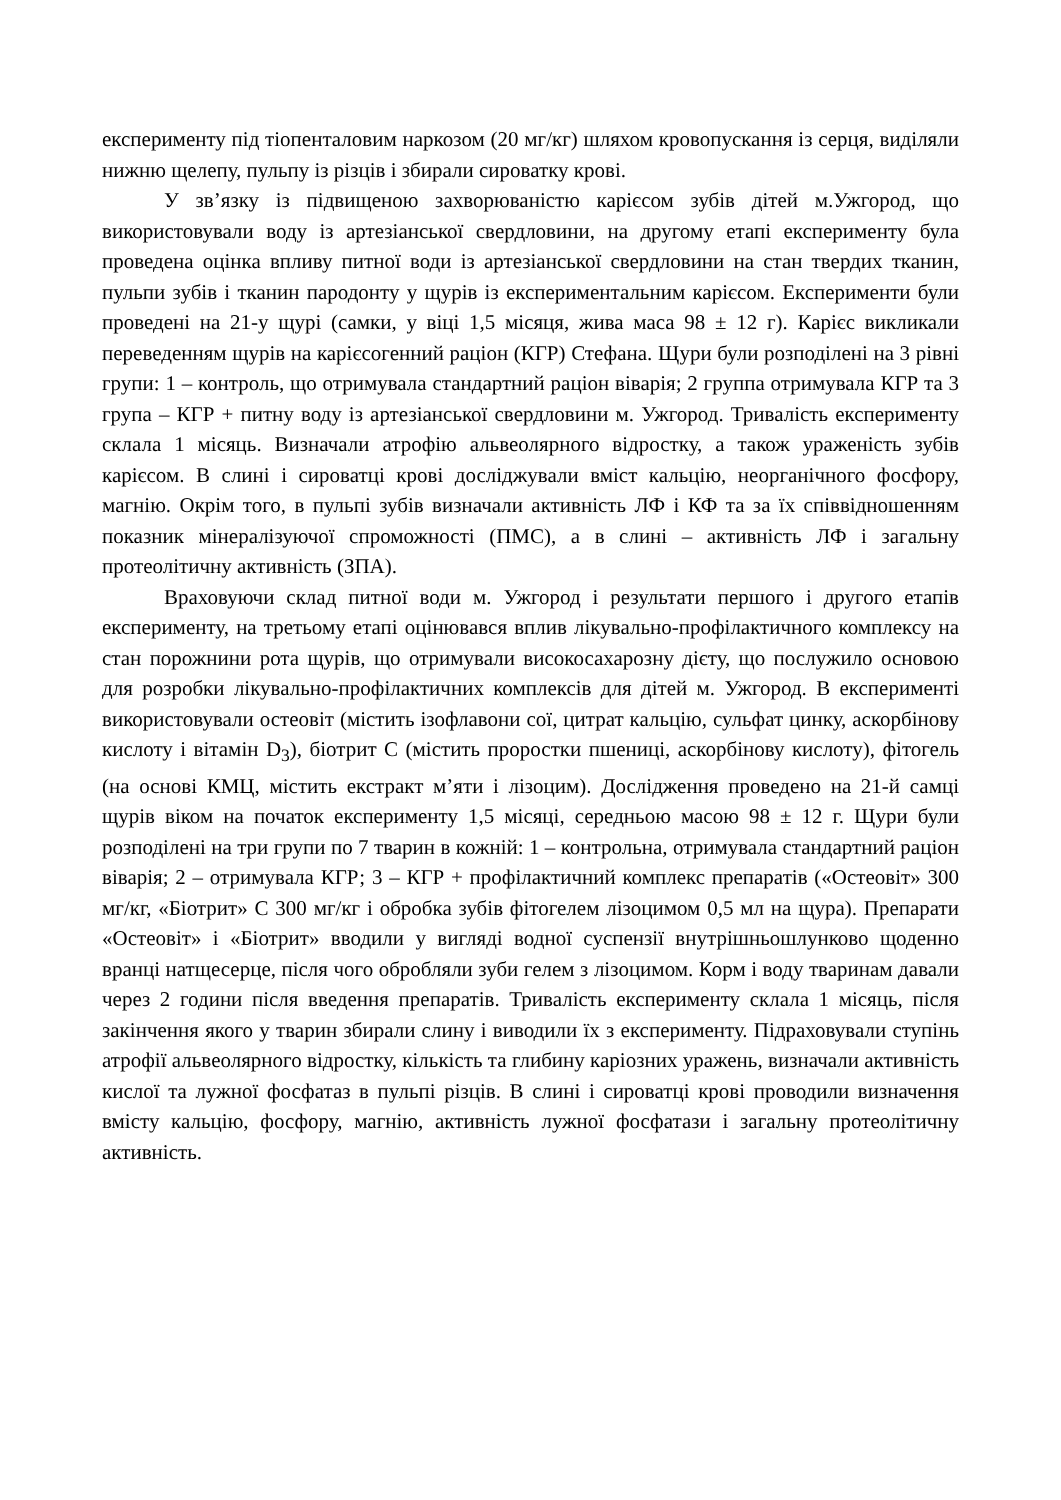експерименту під тіопенталовим наркозом (20 мг/кг) шляхом кровопускання із серця, виділяли нижню щелепу, пульпу із різців і збирали сироватку крові.
У зв’язку із підвищеною захворюваністю карієсом зубів дітей м.Ужгород, що використовували воду із артезіанської свердловини, на другому етапі експерименту була проведена оцінка впливу питної води із артезіанської свердловини на стан твердих тканин, пульпи зубів і тканин пародонту у щурів із експериментальним карієсом. Експерименти були проведені на 21-у щурі (самки, у віці 1,5 місяця, жива маса 98 ± 12 г). Карієс викликали переведенням щурів на карієсогенний раціон (КГР) Стефана. Щури були розподілені на 3 рівні групи: 1 – контроль, що отримувала стандартний раціон віварія; 2 группа отримувала КГР та 3 група – КГР + питну воду із артезіанської свердловини м. Ужгород. Тривалість експерименту склала 1 місяць. Визначали атрофію альвеолярного відростку, а також ураженість зубів карієсом. В слині і сироватці крові досліджували вміст кальцію, неорганічного фосфору, магнію. Окрім того, в пульпі зубів визначали активність ЛФ і КФ та за їх співвідношенням показник мінералізуючої спроможності (ПМС), а в слині – активність ЛФ і загальну протеолітичну активність (ЗПА).
Враховуючи склад питної води м. Ужгород і результати першого і другого етапів експерименту, на третьому етапі оцінювався вплив лікувально-профілактичного комплексу на стан порожнини рота щурів, що отримували високосахарозну дієту, що послужило основою для розробки лікувально-профілактичних комплексів для дітей м. Ужгород. В експерименті використовували остеовіт (містить ізофлавони сої, цитрат кальцію, сульфат цинку, аскорбінову кислоту і вітамін D<sub>3</sub>), біотрит С (містить проростки пшениці, аскорбінову кислоту), фітогель (на основі КМЦ, містить екстракт м’яти і лізоцим). Дослідження проведено на 21-й самці щурів віком на початок експерименту 1,5 місяці, середньою масою 98 ± 12 г. Щури були розподілені на три групи по 7 тварин в кожній: 1 – контрольна, отримувала стандартний раціон віварія; 2 – отримувала КГР; 3 – КГР + профілактичний комплекс препаратів («Остеовіт» 300 мг/кг, «Біотрит» С 300 мг/кг і обробка зубів фітогелем лізоцимом 0,5 мл на щура). Препарати «Остеовіт» і «Біотрит» вводили у вигляді водної суспензії внутрішньошлунково щоденно вранці натщесерце, після чого обробляли зуби гелем з лізоцимом. Корм і воду тваринам давали через 2 години після введення препаратів. Тривалість експерименту склала 1 місяць, після закінчення якого у тварин збирали слину і виводили їх з експерименту. Підраховували ступінь атрофії альвеолярного відростку, кількість та глибину каріозних уражень, визначали активність кислої та лужної фосфатаз в пульпі різців. В слині і сироватці крові проводили визначення вмісту кальцію, фосфору, магнію, активність лужної фосфатази і загальну протеолітичну активність.